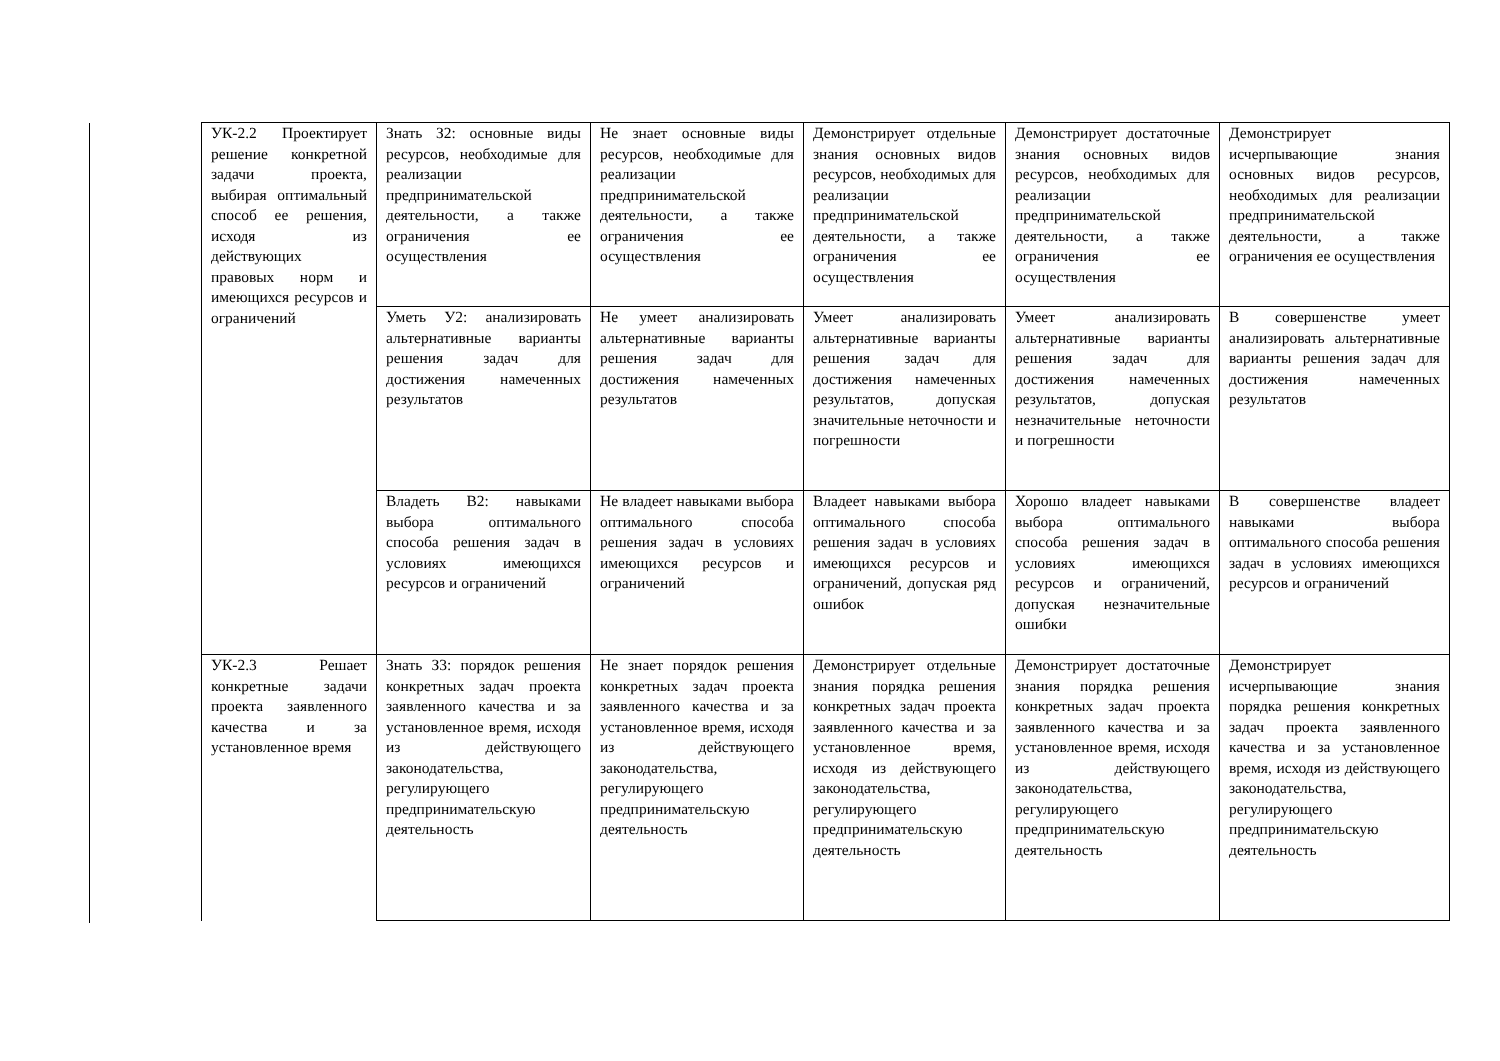| УК-2.2 Проектирует решение конкретной задачи проекта, выбирая оптимальный способ ее решения, исходя из действующих правовых норм и имеющихся ресурсов и ограничений | Знать З2: основные виды ресурсов, необходимые для реализации предпринимательской деятельности, а также ограничения ее осуществления | Не знает основные виды ресурсов, необходимые для реализации предпринимательской деятельности, а также ограничения ее осуществления | Демонстрирует отдельные знания основных видов ресурсов, необходимых для реализации предпринимательской деятельности, а также ограничения ее осуществления | Демонстрирует достаточные знания основных видов ресурсов, необходимых для реализации предпринимательской деятельности, а также ограничения ее осуществления | Демонстрирует исчерпывающие знания основных видов ресурсов, необходимых для реализации предпринимательской деятельности, а также ограничения ее осуществления |
| | Уметь У2: анализировать альтернативные варианты решения задач для достижения намеченных результатов | Не умеет анализировать альтернативные варианты решения задач для достижения намеченных результатов | Умеет анализировать альтернативные варианты решения задач для достижения намеченных результатов, допуская значительные неточности и погрешности | Умеет анализировать альтернативные варианты решения задач для достижения намеченных результатов, допуская незначительные неточности и погрешности | В совершенстве умеет анализировать альтернативные варианты решения задач для достижения намеченных результатов |
| | Владеть В2: навыками выбора оптимального способа решения задач в условиях имеющихся ресурсов и ограничений | Не владеет навыками выбора оптимального способа решения задач в условиях имеющихся ресурсов и ограничений | Владеет навыками выбора оптимального способа решения задач в условиях имеющихся ресурсов и ограничений, допуская ряд ошибок | Хорошо владеет навыками выбора оптимального способа решения задач в условиях имеющихся ресурсов и ограничений, допуская незначительные ошибки | В совершенстве владеет навыками выбора оптимального способа решения задач в условиях имеющихся ресурсов и ограничений |
| УК-2.3 Решает конкретные задачи проекта заявленного качества и за установленное время | Знать З3: порядок решения конкретных задач проекта заявленного качества и за установленное время, исходя из действующего законодательства, регулирующего предпринимательскую деятельность | Не знает порядок решения конкретных задач проекта заявленного качества и за установленное время, исходя из действующего законодательства, регулирующего предпринимательскую деятельность | Демонстрирует отдельные знания порядка решения конкретных задач проекта заявленного качества и за установленное время, исходя из действующего законодательства, регулирующего предпринимательскую деятельность | Демонстрирует достаточные знания порядка решения конкретных задач проекта заявленного качества и за установленное время, исходя из действующего законодательства, регулирующего предпринимательскую деятельность | Демонстрирует исчерпывающие знания порядка решения конкретных задач проекта заявленного качества и за установленное время, исходя из действующего законодательства, регулирующего предпринимательскую деятельность |